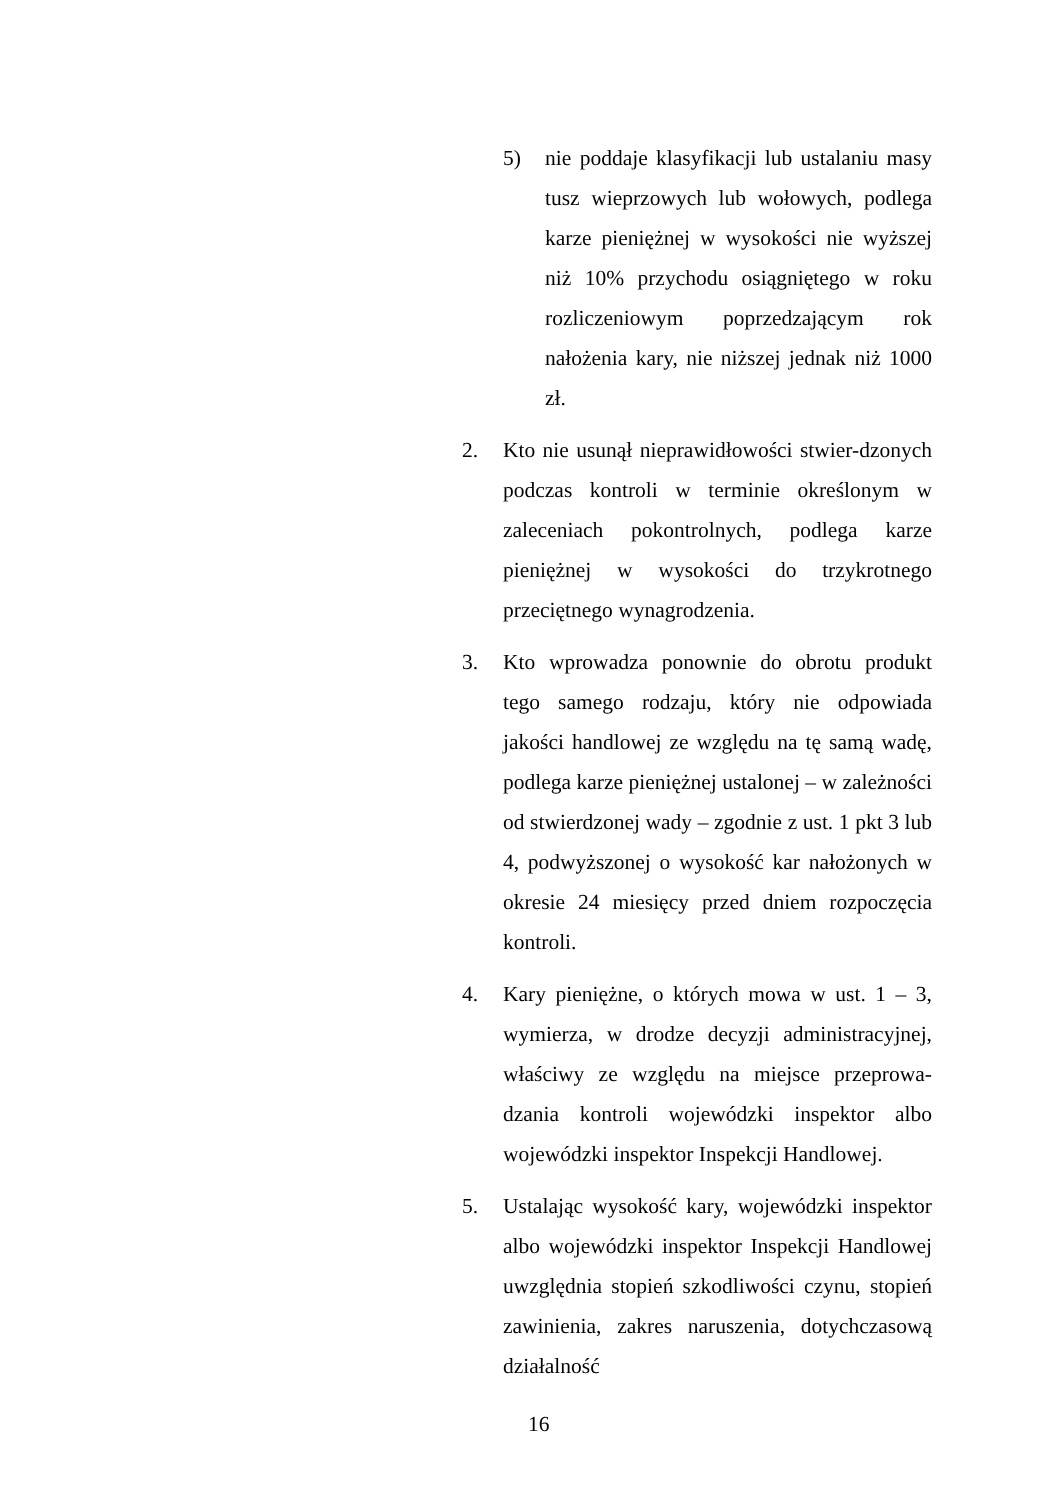5) nie poddaje klasyfikacji lub ustalaniu masy tusz wieprzowych lub wołowych, podlega karze pieniężnej w wysokości nie wyższej niż 10% przychodu osiągniętego w roku rozliczeniowym poprzedzającym rok nałożenia kary, nie niższej jednak niż 1000 zł.
2. Kto nie usunął nieprawidłowości stwier-dzonych podczas kontroli w terminie określonym w zaleceniach pokontrolnych, podlega karze pieniężnej w wysokości do trzykrotnego przeciętnego wynagrodzenia.
3. Kto wprowadza ponownie do obrotu produkt tego samego rodzaju, który nie odpowiada jakości handlowej ze względu na tę samą wadę, podlega karze pieniężnej ustalonej – w zależności od stwierdzonej wady – zgodnie z ust. 1 pkt 3 lub 4, podwyższonej o wysokość kar nałożonych w okresie 24 miesięcy przed dniem rozpoczęcia kontroli.
4. Kary pieniężne, o których mowa w ust. 1 – 3, wymierza, w drodze decyzji administracyjnej, właściwy ze względu na miejsce przeprowa-dzania kontroli wojewódzki inspektor albo wojewódzki inspektor Inspekcji Handlowej.
5. Ustalając wysokość kary, wojewódzki inspektor albo wojewódzki inspektor Inspekcji Handlowej uwzględnia stopień szkodliwości czynu, stopień zawinienia, zakres naruszenia, dotychczasową działalność
16